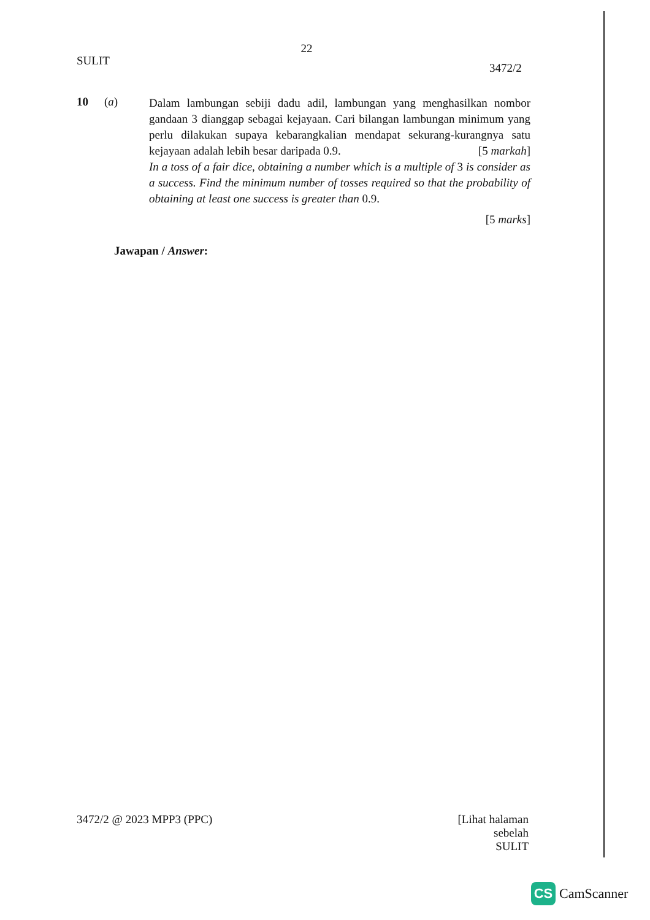22
SULIT
3472/2
10 (a)
Dalam lambungan sebiji dadu adil, lambungan yang menghasilkan nombor gandaan 3 dianggap sebagai kejayaan. Cari bilangan lambungan minimum yang perlu dilakukan supaya kebarangkalian mendapat sekurang-kurangnya satu kejayaan adalah lebih besar daripada 0.9. [5 markah]
In a toss of a fair dice, obtaining a number which is a multiple of 3 is consider as a success. Find the minimum number of tosses required so that the probability of obtaining at least one success is greater than 0.9.
[5 marks]
Jawapan / Answer:
3472/2 @ 2023 MPP3 (PPC)
[Lihat halaman sebelah
SULIT
CS
CamScanner